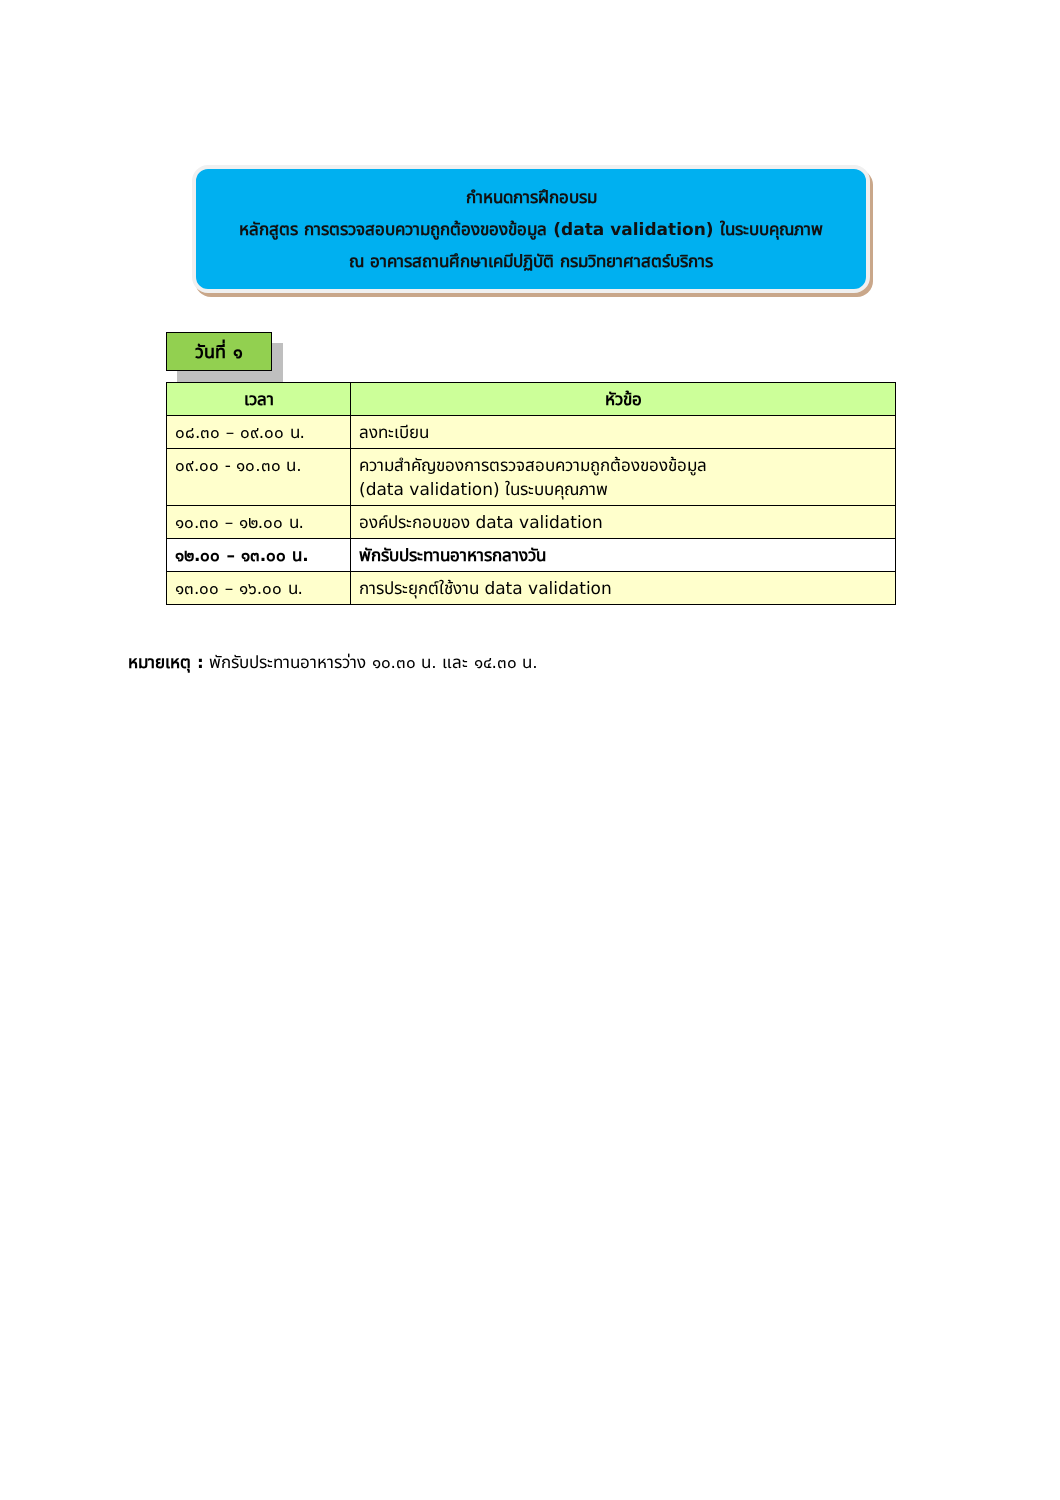กำหนดการฝึกอบรม
หลักสูตร การตรวจสอบความถูกต้องของข้อมูล (data validation) ในระบบคุณภาพ
ณ อาคารสถานศึกษาเคมีปฏิบัติ กรมวิทยาศาสตร์บริการ
วันที่ ๑
| เวลา | หัวข้อ |
| --- | --- |
| ๐๘.๓๐ – ๐๙.๐๐ น. | ลงทะเบียน |
| ๐๙.๐๐ - ๑๐.๓๐ น. | ความสำคัญของการตรวจสอบความถูกต้องของข้อมูล (data validation) ในระบบคุณภาพ |
| ๑๐.๓๐ – ๑๒.๐๐ น. | องค์ประกอบของ data validation |
| ๑๒.๐๐ – ๑๓.๐๐ น. | พักรับประทานอาหารกลางวัน |
| ๑๓.๐๐ – ๑๖.๐๐ น. | การประยุกต์ใช้งาน data validation |
หมายเหตุ : พักรับประทานอาหารว่าง ๑๐.๓๐ น. และ ๑๔.๓๐ น.